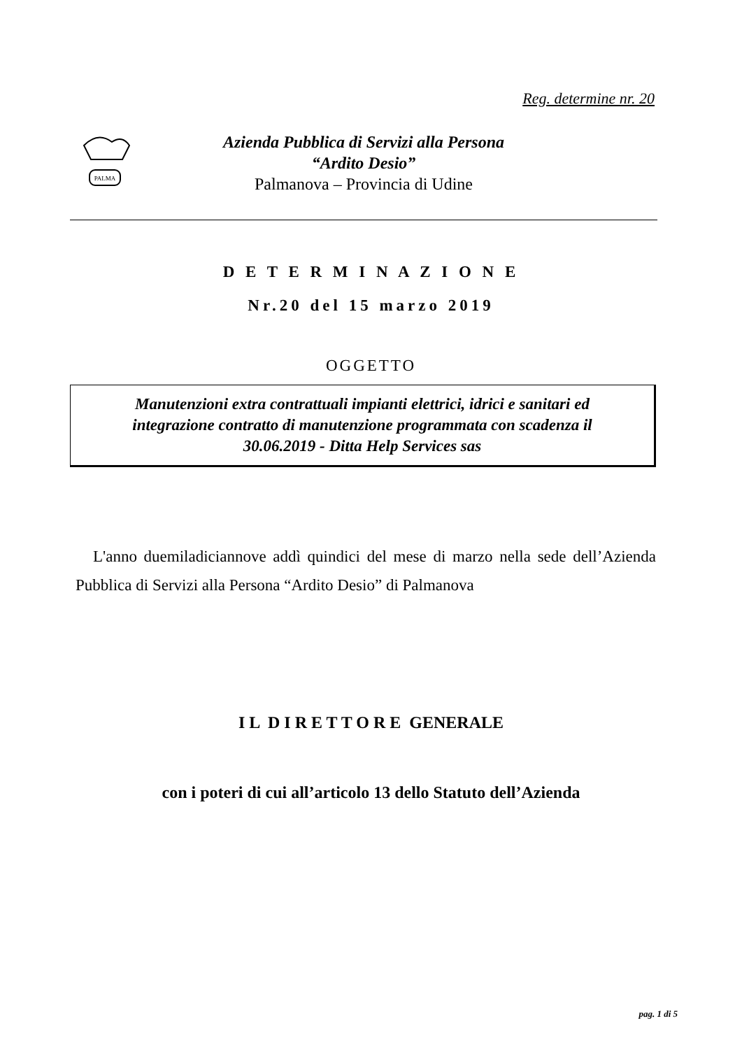Reg. determine nr. 20
PALMA
Azienda Pubblica di Servizi alla Persona
“Ardito Desio”
Palmanova – Provincia di Udine
D E T E R M I N A Z I O N E
Nr.20 del 15 marzo 2019
OGGETTO
Manutenzioni extra contrattuali impianti elettrici, idrici e sanitari ed
integrazione contratto di manutenzione programmata con scadenza il
30.06.2019 - Ditta Help Services sas
L'anno duemiladiciannove addì quindici del mese di marzo nella sede dell’Azienda Pubblica di Servizi alla Persona “Ardito Desio” di Palmanova
I L D I R E T T O R E GENERALE
con i poteri di cui all’articolo 13 dello Statuto dell’Azienda
pag. 1 di 5